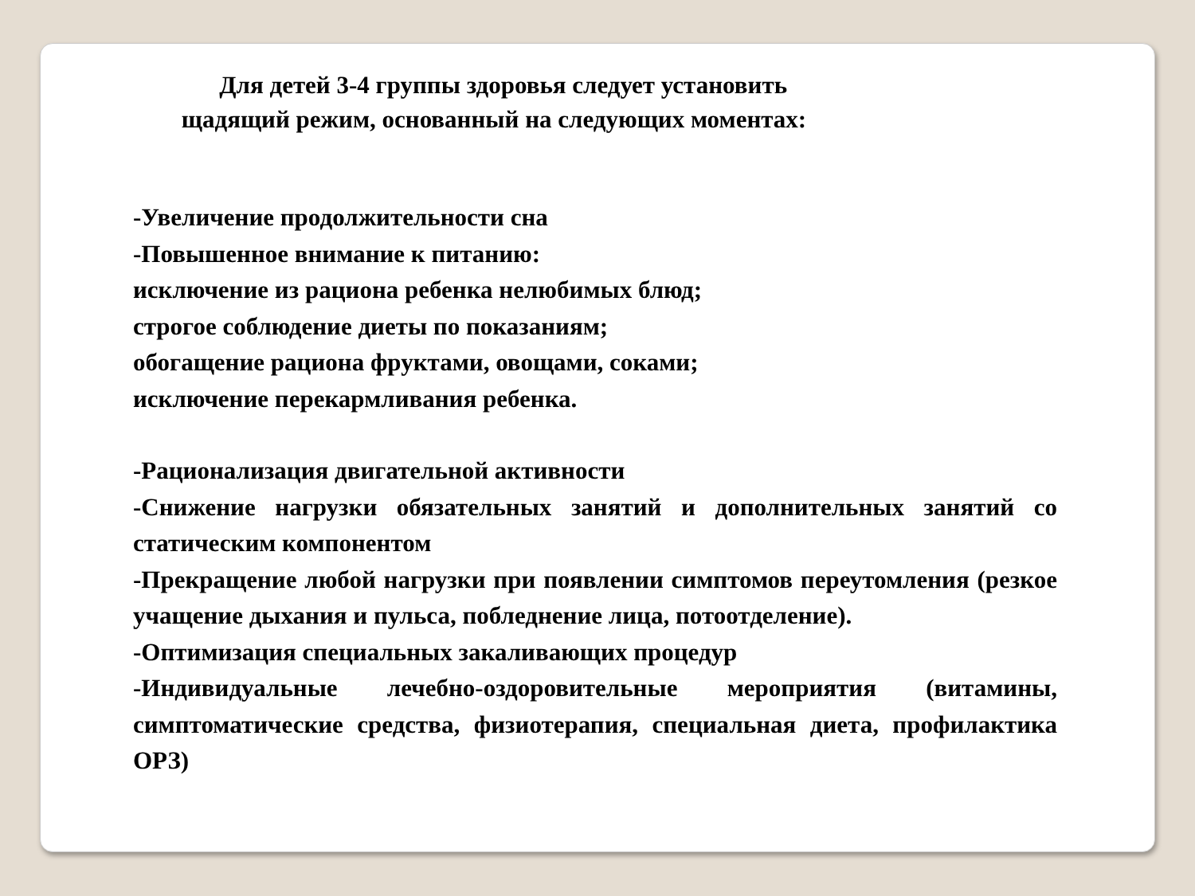Для детей 3-4 группы здоровья следует установить
щадящий режим, основанный на следующих моментах:
-Увеличение продолжительности сна
-Повышенное внимание к питанию:
исключение из рациона ребенка нелюбимых блюд;
строгое соблюдение диеты по показаниям;
обогащение рациона фруктами, овощами, соками;
исключение перекармливания ребенка.
-Рационализация двигательной активности
-Снижение нагрузки обязательных занятий и дополнительных занятий со статическим компонентом
-Прекращение любой нагрузки при появлении симптомов переутомления (резкое учащение дыхания и пульса, побледнение лица, потоотделение).
-Оптимизация специальных закаливающих процедур
-Индивидуальные лечебно-оздоровительные мероприятия (витамины, симптоматические средства, физиотерапия, специальная диета, профилактика ОРЗ)